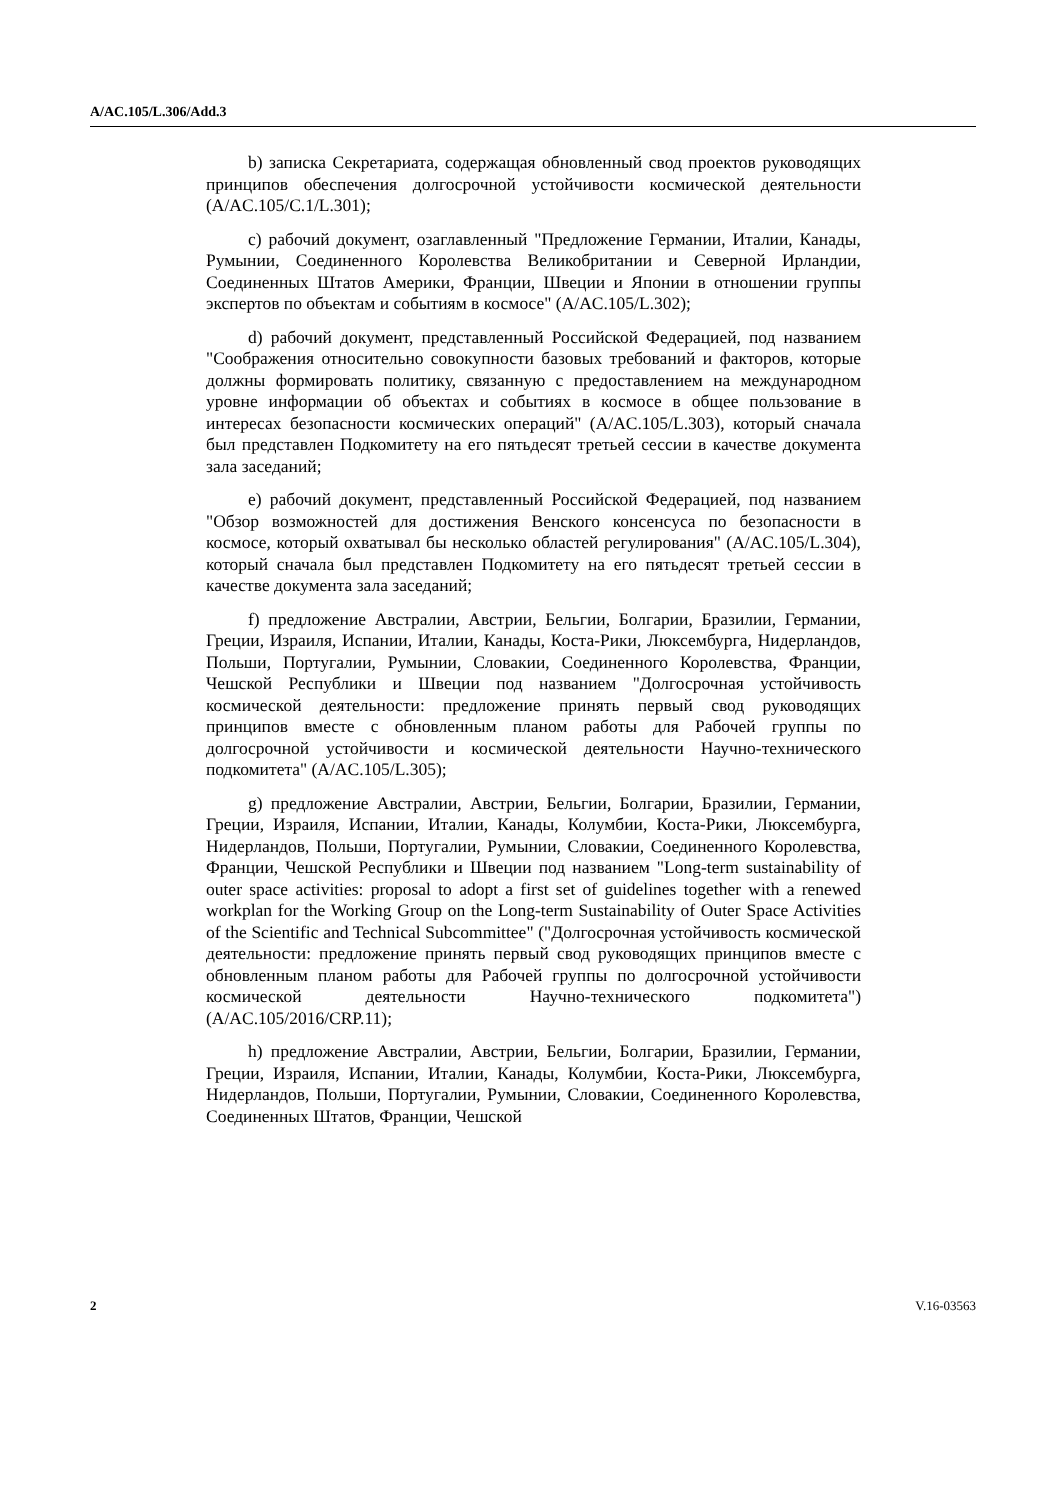A/AC.105/L.306/Add.3
b) записка Секретариата, содержащая обновленный свод проектов руководящих принципов обеспечения долгосрочной устойчивости космической деятельности (A/AC.105/C.1/L.301);
c) рабочий документ, озаглавленный "Предложение Германии, Италии, Канады, Румынии, Соединенного Королевства Великобритании и Северной Ирландии, Соединенных Штатов Америки, Франции, Швеции и Японии в отношении группы экспертов по объектам и событиям в космосе" (A/AC.105/L.302);
d) рабочий документ, представленный Российской Федерацией, под названием "Соображения относительно совокупности базовых требований и факторов, которые должны формировать политику, связанную с предоставлением на международном уровне информации об объектах и событиях в космосе в общее пользование в интересах безопасности космических операций" (A/AC.105/L.303), который сначала был представлен Подкомитету на его пятьдесят третьей сессии в качестве документа зала заседаний;
e) рабочий документ, представленный Российской Федерацией, под названием "Обзор возможностей для достижения Венского консенсуса по безопасности в космосе, который охватывал бы несколько областей регулирования" (A/AC.105/L.304), который сначала был представлен Подкомитету на его пятьдесят третьей сессии в качестве документа зала заседаний;
f) предложение Австралии, Австрии, Бельгии, Болгарии, Бразилии, Германии, Греции, Израиля, Испании, Италии, Канады, Коста-Рики, Люксембурга, Нидерландов, Польши, Португалии, Румынии, Словакии, Соединенного Королевства, Франции, Чешской Республики и Швеции под названием "Долгосрочная устойчивость космической деятельности: предложение принять первый свод руководящих принципов вместе с обновленным планом работы для Рабочей группы по долгосрочной устойчивости и космической деятельности Научно-технического подкомитета" (A/AC.105/L.305);
g) предложение Австралии, Австрии, Бельгии, Болгарии, Бразилии, Германии, Греции, Израиля, Испании, Италии, Канады, Колумбии, Коста-Рики, Люксембурга, Нидерландов, Польши, Португалии, Румынии, Словакии, Соединенного Королевства, Франции, Чешской Республики и Швеции под названием "Long-term sustainability of outer space activities: proposal to adopt a first set of guidelines together with a renewed workplan for the Working Group on the Long-term Sustainability of Outer Space Activities of the Scientific and Technical Subcommittee" ("Долгосрочная устойчивость космической деятельности: предложение принять первый свод руководящих принципов вместе с обновленным планом работы для Рабочей группы по долгосрочной устойчивости космической деятельности Научно-технического подкомитета") (A/AC.105/2016/CRP.11);
h) предложение Австралии, Австрии, Бельгии, Болгарии, Бразилии, Германии, Греции, Израиля, Испании, Италии, Канады, Колумбии, Коста-Рики, Люксембурга, Нидерландов, Польши, Португалии, Румынии, Словакии, Соединенного Королевства, Соединенных Штатов, Франции, Чешской
2 V.16-03563